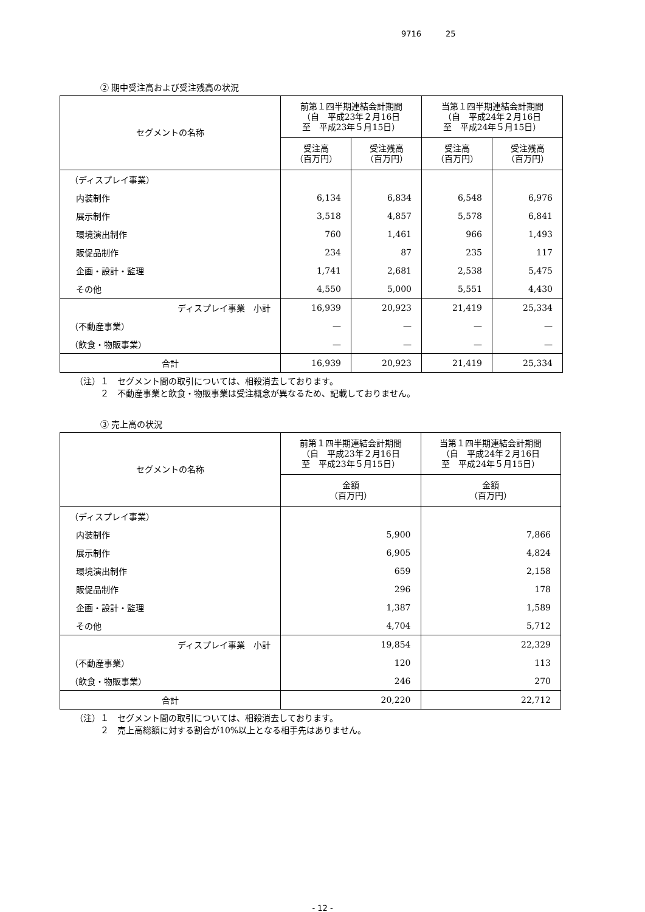9716 25
② 期中受注高および受注残高の状況
| セグメントの名称 | 前第１四半期連結会計期間 （自 平成23年２月16日 至 平成23年５月15日） | | 当第１四半期連結会計期間 （自 平成24年２月16日 至 平成24年５月15日） | |
| --- | --- | --- | --- | --- |
| | 受注高 （百万円） | 受注残高 （百万円） | 受注高 （百万円） | 受注残高 （百万円） |
| （ディスプレイ事業） | | | | |
| 内装制作 | 6,134 | 6,834 | 6,548 | 6,976 |
| 展示制作 | 3,518 | 4,857 | 5,578 | 6,841 |
| 環境演出制作 | 760 | 1,461 | 966 | 1,493 |
| 販促品制作 | 234 | 87 | 235 | 117 |
| 企画・設計・監理 | 1,741 | 2,681 | 2,538 | 5,475 |
| その他 | 4,550 | 5,000 | 5,551 | 4,430 |
| ディスプレイ事業 小計 | 16,939 | 20,923 | 21,419 | 25,334 |
| （不動産事業） | — | — | — | — |
| （飲食・物販事業） | — | — | — | — |
| 合計 | 16,939 | 20,923 | 21,419 | 25,334 |
（注）１　セグメント間の取引については、相殺消去しております。
　　　２　不動産事業と飲食・物販事業は受注概念が異なるため、記載しておりません。
③ 売上高の状況
| セグメントの名称 | 前第１四半期連結会計期間 （自 平成23年２月16日 至 平成23年５月15日） | 当第１四半期連結会計期間 （自 平成24年２月16日 至 平成24年５月15日） |
| --- | --- | --- |
| | 金額 （百万円） | 金額 （百万円） |
| （ディスプレイ事業） | | |
| 内装制作 | 5,900 | 7,866 |
| 展示制作 | 6,905 | 4,824 |
| 環境演出制作 | 659 | 2,158 |
| 販促品制作 | 296 | 178 |
| 企画・設計・監理 | 1,387 | 1,589 |
| その他 | 4,704 | 5,712 |
| ディスプレイ事業 小計 | 19,854 | 22,329 |
| （不動産事業） | 120 | 113 |
| （飲食・物販事業） | 246 | 270 |
| 合計 | 20,220 | 22,712 |
（注）１　セグメント間の取引については、相殺消去しております。
　　　２　売上高総額に対する割合が10%以上となる相手先はありません。
- 12 -